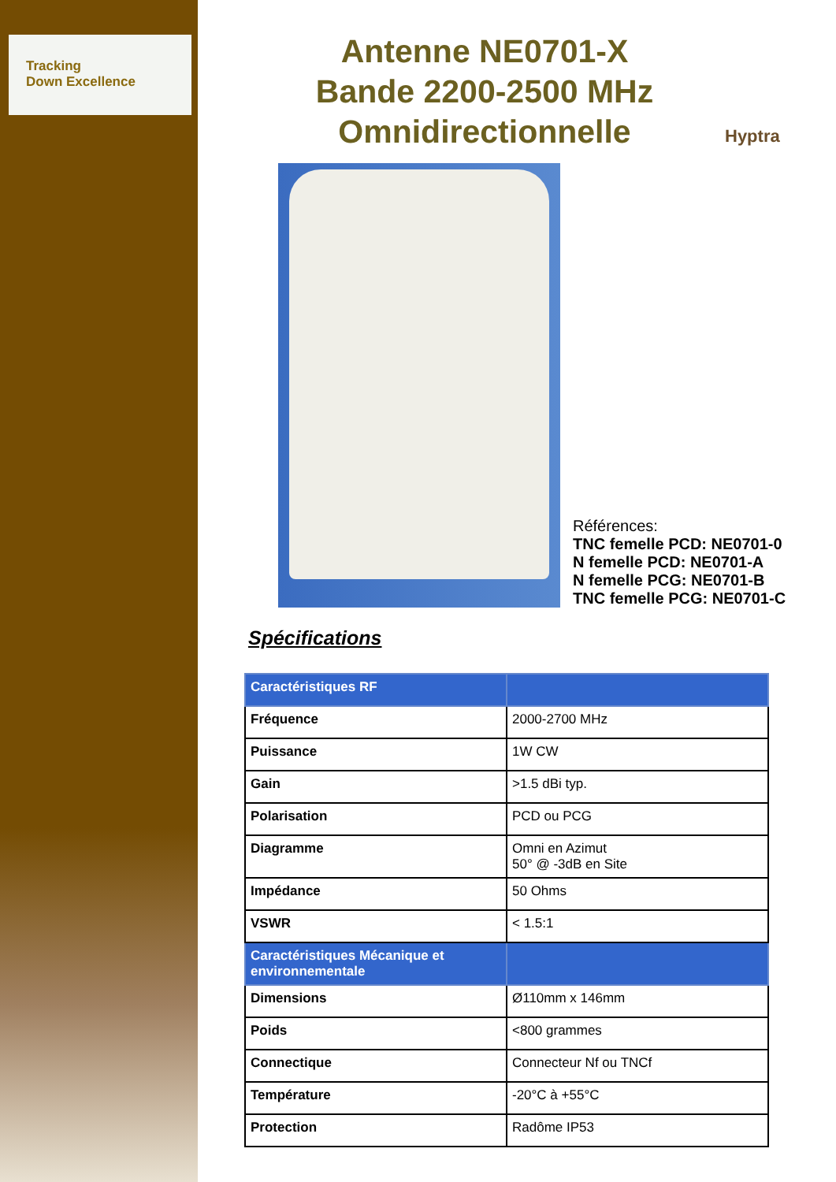Tracking
Down Excellence
Hyptra
Antenne NE0701-X
Bande 2200-2500 MHz
Omnidirectionnelle
Références:
TNC femelle PCD: NE0701-0
N femelle PCD: NE0701-A
N femelle PCG: NE0701-B
TNC femelle PCG: NE0701-C
Spécifications
| Caractéristiques RF | |
| Fréquence | 2000-2700 MHz |
| Puissance | 1W CW |
| Gain | >1.5 dBi typ. |
| Polarisation | PCD ou PCG |
| Diagramme | Omni en Azimut 50° @ -3dB en Site |
| Impédance | 50 Ohms |
| VSWR | < 1.5:1 |
| Caractéristiques Mécanique et environnementale | |
| Dimensions | Ø110mm x 146mm |
| Poids | <800 grammes |
| Connectique | Connecteur Nf ou TNCf |
| Température | -20°C à +55°C |
| Protection | Radôme IP53 |